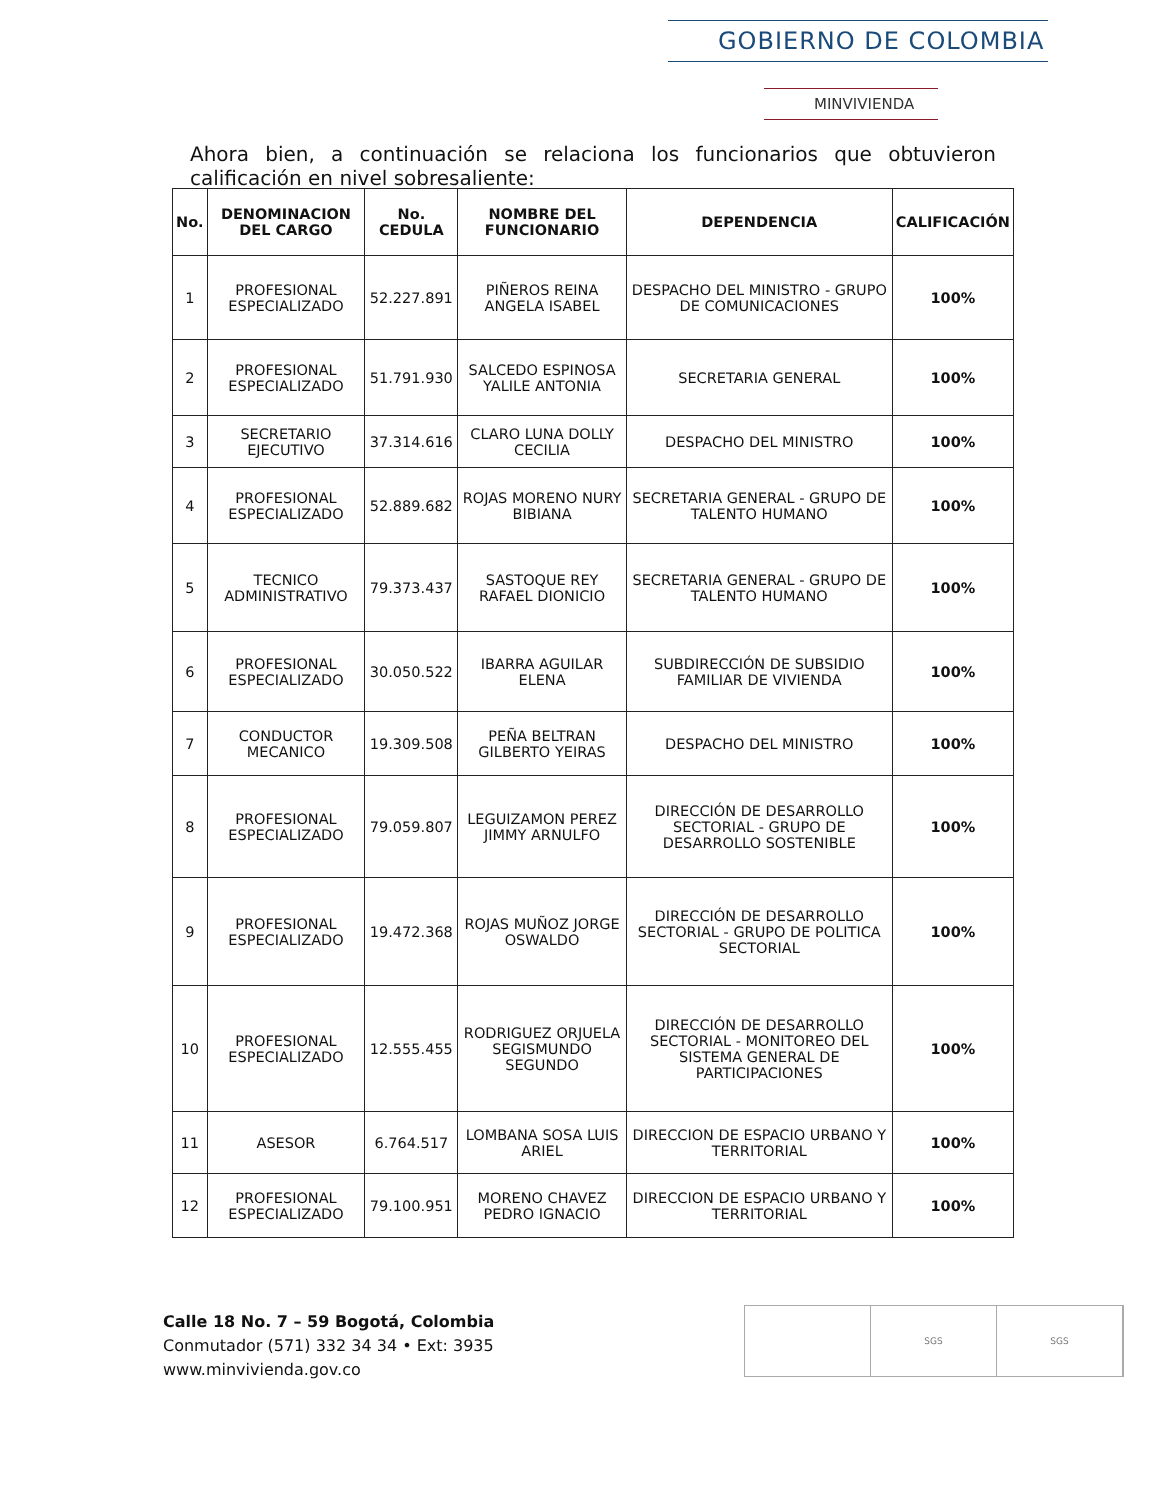GOBIERNO DE COLOMBIA
MINVIVIENDA
Ahora bien, a continuación se relaciona los funcionarios que obtuvieron calificación en nivel sobresaliente:
| No. | DENOMINACION DEL CARGO | No. CEDULA | NOMBRE DEL FUNCIONARIO | DEPENDENCIA | CALIFICACIÓN |
| --- | --- | --- | --- | --- | --- |
| 1 | PROFESIONAL ESPECIALIZADO | 52.227.891 | PIÑEROS REINA ANGELA ISABEL | DESPACHO DEL MINISTRO - GRUPO DE COMUNICACIONES | 100% |
| 2 | PROFESIONAL ESPECIALIZADO | 51.791.930 | SALCEDO ESPINOSA YALILE ANTONIA | SECRETARIA GENERAL | 100% |
| 3 | SECRETARIO EJECUTIVO | 37.314.616 | CLARO LUNA DOLLY CECILIA | DESPACHO DEL MINISTRO | 100% |
| 4 | PROFESIONAL ESPECIALIZADO | 52.889.682 | ROJAS MORENO NURY BIBIANA | SECRETARIA GENERAL - GRUPO DE TALENTO HUMANO | 100% |
| 5 | TECNICO ADMINISTRATIVO | 79.373.437 | SASTOQUE REY RAFAEL DIONICIO | SECRETARIA GENERAL - GRUPO DE TALENTO HUMANO | 100% |
| 6 | PROFESIONAL ESPECIALIZADO | 30.050.522 | IBARRA AGUILAR ELENA | SUBDIRECCIÓN DE SUBSIDIO FAMILIAR DE VIVIENDA | 100% |
| 7 | CONDUCTOR MECANICO | 19.309.508 | PEÑA BELTRAN GILBERTO YEIRAS | DESPACHO DEL MINISTRO | 100% |
| 8 | PROFESIONAL ESPECIALIZADO | 79.059.807 | LEGUIZAMON PEREZ JIMMY ARNULFO | DIRECCIÓN DE DESARROLLO SECTORIAL - GRUPO DE DESARROLLO SOSTENIBLE | 100% |
| 9 | PROFESIONAL ESPECIALIZADO | 19.472.368 | ROJAS MUÑOZ JORGE OSWALDO | DIRECCIÓN DE DESARROLLO SECTORIAL - GRUPO DE POLITICA SECTORIAL | 100% |
| 10 | PROFESIONAL ESPECIALIZADO | 12.555.455 | RODRIGUEZ ORJUELA SEGISMUNDO SEGUNDO | DIRECCIÓN DE DESARROLLO SECTORIAL - MONITOREO DEL SISTEMA GENERAL DE PARTICIPACIONES | 100% |
| 11 | ASESOR | 6.764.517 | LOMBANA SOSA LUIS ARIEL | DIRECCION DE ESPACIO URBANO Y TERRITORIAL | 100% |
| 12 | PROFESIONAL ESPECIALIZADO | 79.100.951 | MORENO CHAVEZ PEDRO IGNACIO | DIRECCION DE ESPACIO URBANO Y TERRITORIAL | 100% |
Calle 18 No. 7 – 59 Bogotá, Colombia
Conmutador (571) 332 34 34 • Ext: 3935
www.minvivienda.gov.co
SGS SGS